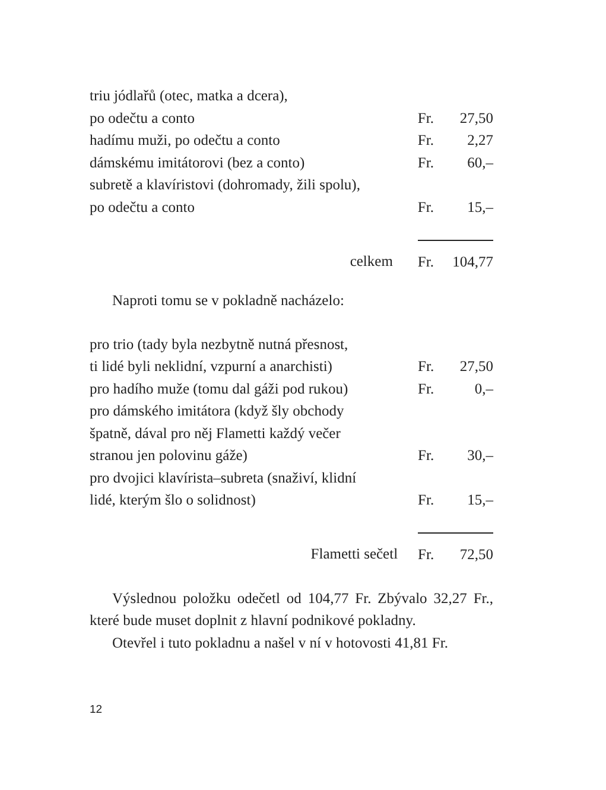| triu jódlařů (otec, matka a dcera), | | |
| po odečtu a conto | Fr. | 27,50 |
| hadímu muži, po odečtu a conto | Fr. | 2,27 |
| dámskému imitátorovi (bez a conto) | Fr. | 60,– |
| subretě a klavíristovi (dohromady, žili spolu), | | |
| po odečtu a conto | Fr. | 15,– |
| celkem | Fr. | 104,77 |
Naproti tomu se v pokladně nacházelo:
| pro trio (tady byla nezbytně nutná přesnost, | | |
| ti lidé byli neklidní, vzpurní a anarchisti) | Fr. | 27,50 |
| pro hadího muže (tomu dal gáži pod rukou) | Fr. | 0,– |
| pro dámského imitátora (když šly obchody | | |
| špatně, dával pro něj Flametti každý večer | | |
| stranou jen polovinu gáže) | Fr. | 30,– |
| pro dvojici klavírista–subreta (snaživí, klidní | | |
| lidé, kterým šlo o solidnost) | Fr. | 15,– |
| Flametti sečetl | Fr. | 72,50 |
Výslednou položku odečetl od 104,77 Fr. Zbývalo 32,27 Fr., které bude muset doplnit z hlavní podnikové pokladny.
Otevřel i tuto pokladnu a našel v ní v hotovosti 41,81 Fr.
12